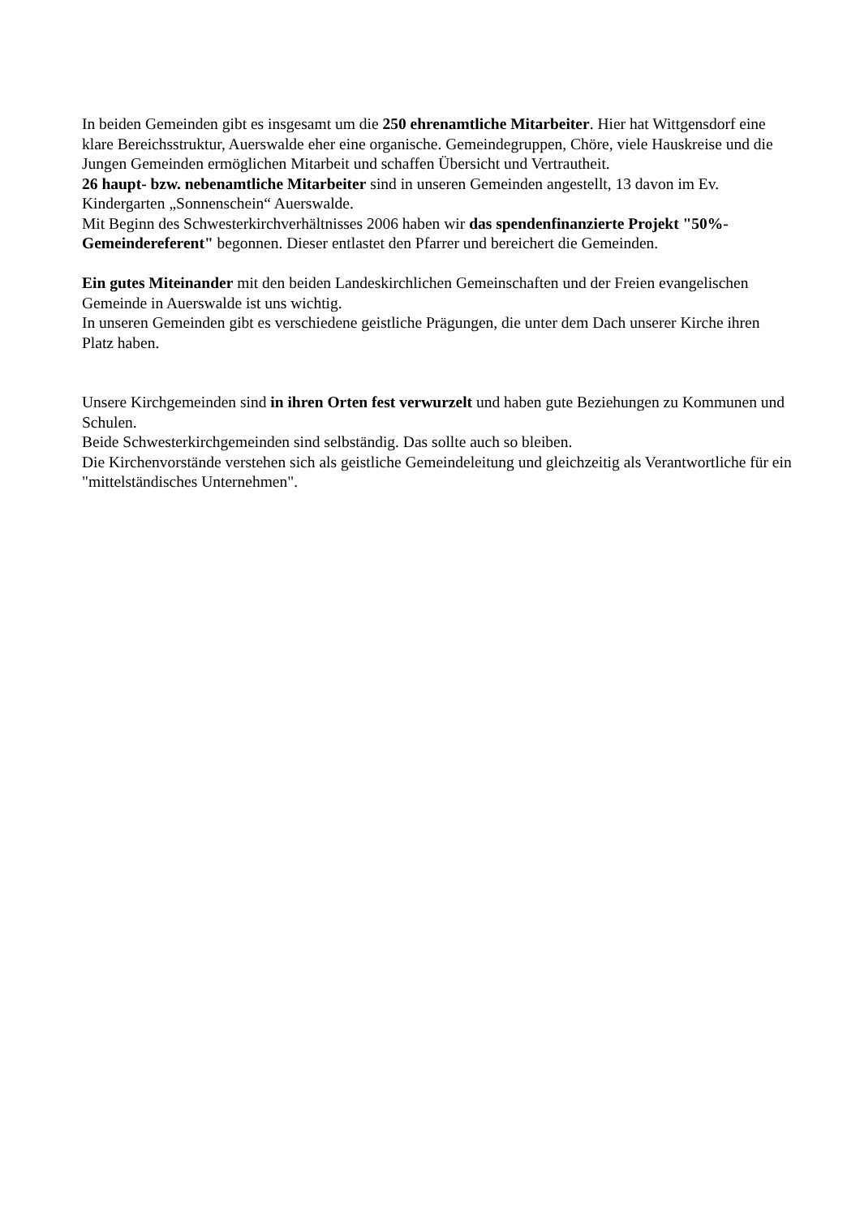In beiden Gemeinden gibt es insgesamt um die 250 ehrenamtliche Mitarbeiter. Hier hat Wittgensdorf eine klare Bereichsstruktur, Auerswalde eher eine organische. Gemeindegruppen, Chöre, viele Hauskreise und die Jungen Gemeinden ermöglichen Mitarbeit und schaffen Übersicht und Vertrautheit.
26 haupt- bzw. nebenamtliche Mitarbeiter sind in unseren Gemeinden angestellt, 13 davon im Ev. Kindergarten „Sonnenschein“ Auerswalde.
Mit Beginn des Schwesterkirchverhältnisses 2006 haben wir das spendenfinanzierte Projekt "50%-Gemeindereferent" begonnen. Dieser entlastet den Pfarrer und bereichert die Gemeinden.
Ein gutes Miteinander mit den beiden Landeskirchlichen Gemeinschaften und der Freien evangelischen Gemeinde in Auerswalde ist uns wichtig.
In unseren Gemeinden gibt es verschiedene geistliche Prägungen, die unter dem Dach unserer Kirche ihren Platz haben.
Unsere Kirchgemeinden sind in ihren Orten fest verwurzelt und haben gute Beziehungen zu Kommunen und Schulen.
Beide Schwesterkirchgemeinden sind selbständig. Das sollte auch so bleiben.
Die Kirchenvorstände verstehen sich als geistliche Gemeindeleitung und gleichzeitig als Verantwortliche für ein "mittelständisches Unternehmen".